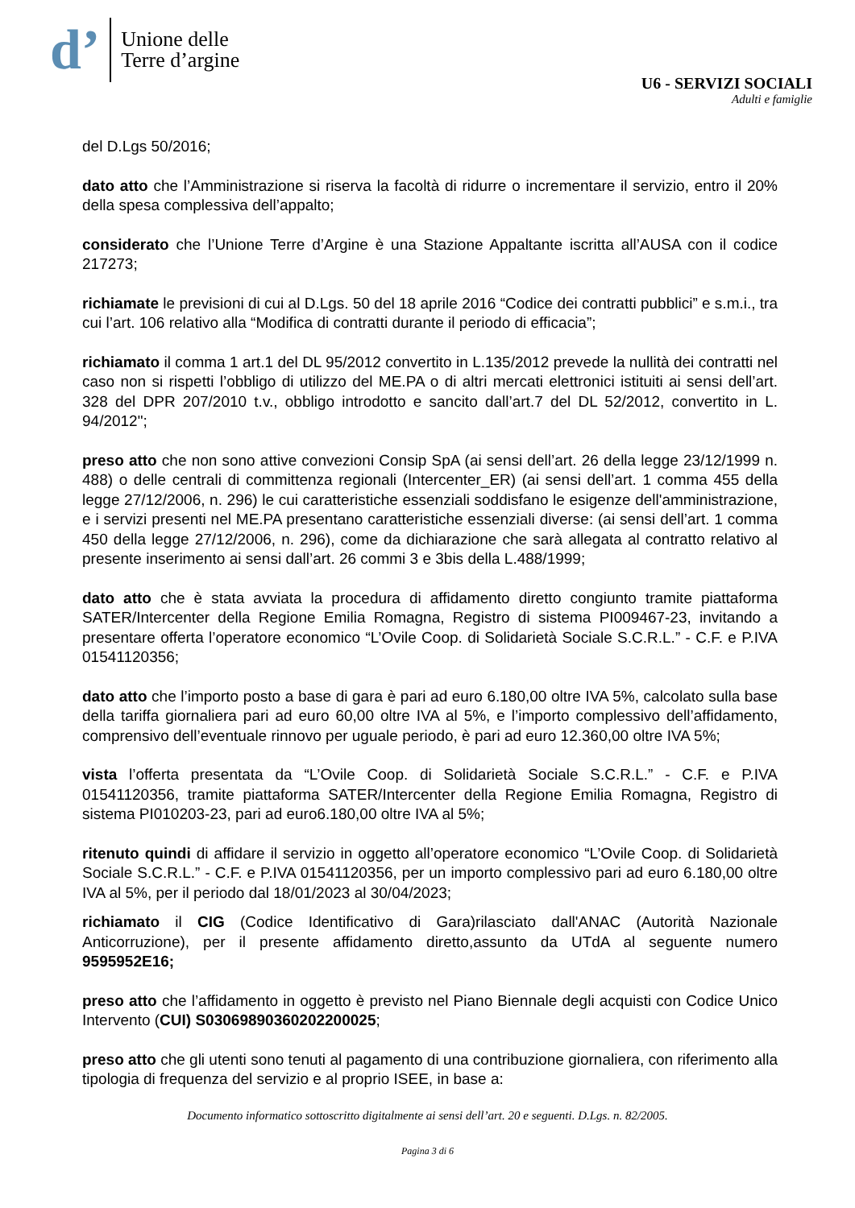d’
Unione delle
Terre d’argine
U6 - SERVIZI SOCIALI
Adulti e famiglie
del D.Lgs 50/2016;
dato atto che l’Amministrazione si riserva la facoltà di ridurre o incrementare il servizio, entro il 20% della spesa complessiva dell’appalto;
considerato che l’Unione Terre d’Argine è una Stazione Appaltante iscritta all’AUSA con il codice 217273;
richiamate le previsioni di cui al D.Lgs. 50 del 18 aprile 2016 “Codice dei contratti pubblici” e s.m.i., tra cui l’art. 106 relativo alla “Modifica di contratti durante il periodo di efficacia”;
richiamato il comma 1 art.1 del DL 95/2012 convertito in L.135/2012 prevede la nullità dei contratti nel caso non si rispetti l’obbligo di utilizzo del ME.PA o di altri mercati elettronici istituiti ai sensi dell’art. 328 del DPR 207/2010 t.v., obbligo introdotto e sancito dall’art.7 del DL 52/2012, convertito in L. 94/2012";
preso atto che non sono attive convezioni Consip SpA (ai sensi dell’art. 26 della legge 23/12/1999 n. 488) o delle centrali di committenza regionali (Intercenter_ER) (ai sensi dell’art. 1 comma 455 della legge 27/12/2006, n. 296) le cui caratteristiche essenziali soddisfano le esigenze dell'amministrazione, e i servizi presenti nel ME.PA presentano caratteristiche essenziali diverse: (ai sensi dell’art. 1 comma 450 della legge 27/12/2006, n. 296), come da dichiarazione che sarà allegata al contratto relativo al presente inserimento ai sensi dall’art. 26 commi 3 e 3bis della L.488/1999;
dato atto che è stata avviata la procedura di affidamento diretto congiunto tramite piattaforma SATER/Intercenter della Regione Emilia Romagna, Registro di sistema PI009467-23, invitando a presentare offerta l’operatore economico “L’Ovile Coop. di Solidarietà Sociale S.C.R.L.” - C.F. e P.IVA 01541120356;
dato atto che l’importo posto a base di gara è pari ad euro 6.180,00 oltre IVA 5%, calcolato sulla base della tariffa giornaliera pari ad euro 60,00 oltre IVA al 5%, e l’importo complessivo dell’affidamento, comprensivo dell’eventuale rinnovo per uguale periodo, è pari ad euro 12.360,00 oltre IVA 5%;
vista l’offerta presentata da “L’Ovile Coop. di Solidarietà Sociale S.C.R.L.” - C.F. e P.IVA 01541120356, tramite piattaforma SATER/Intercenter della Regione Emilia Romagna, Registro di sistema PI010203-23, pari ad euro6.180,00 oltre IVA al 5%;
ritenuto quindi di affidare il servizio in oggetto all’operatore economico “L’Ovile Coop. di Solidarietà Sociale S.C.R.L.” - C.F. e P.IVA 01541120356, per un importo complessivo pari ad euro 6.180,00 oltre IVA al 5%, per il periodo dal 18/01/2023 al 30/04/2023;
richiamato il CIG (Codice Identificativo di Gara)rilasciato dall'ANAC (Autorità Nazionale Anticorruzione), per il presente affidamento diretto,assunto da UTdA al seguente numero 9595952E16;
preso atto che l’affidamento in oggetto è previsto nel Piano Biennale degli acquisti con Codice Unico Intervento (CUI) S03069890360202200025;
preso atto che gli utenti sono tenuti al pagamento di una contribuzione giornaliera, con riferimento alla tipologia di frequenza del servizio e al proprio ISEE, in base a:
Documento informatico sottoscritto digitalmente ai sensi dell’art. 20 e seguenti. D.Lgs. n. 82/2005.
Pagina 3 di 6